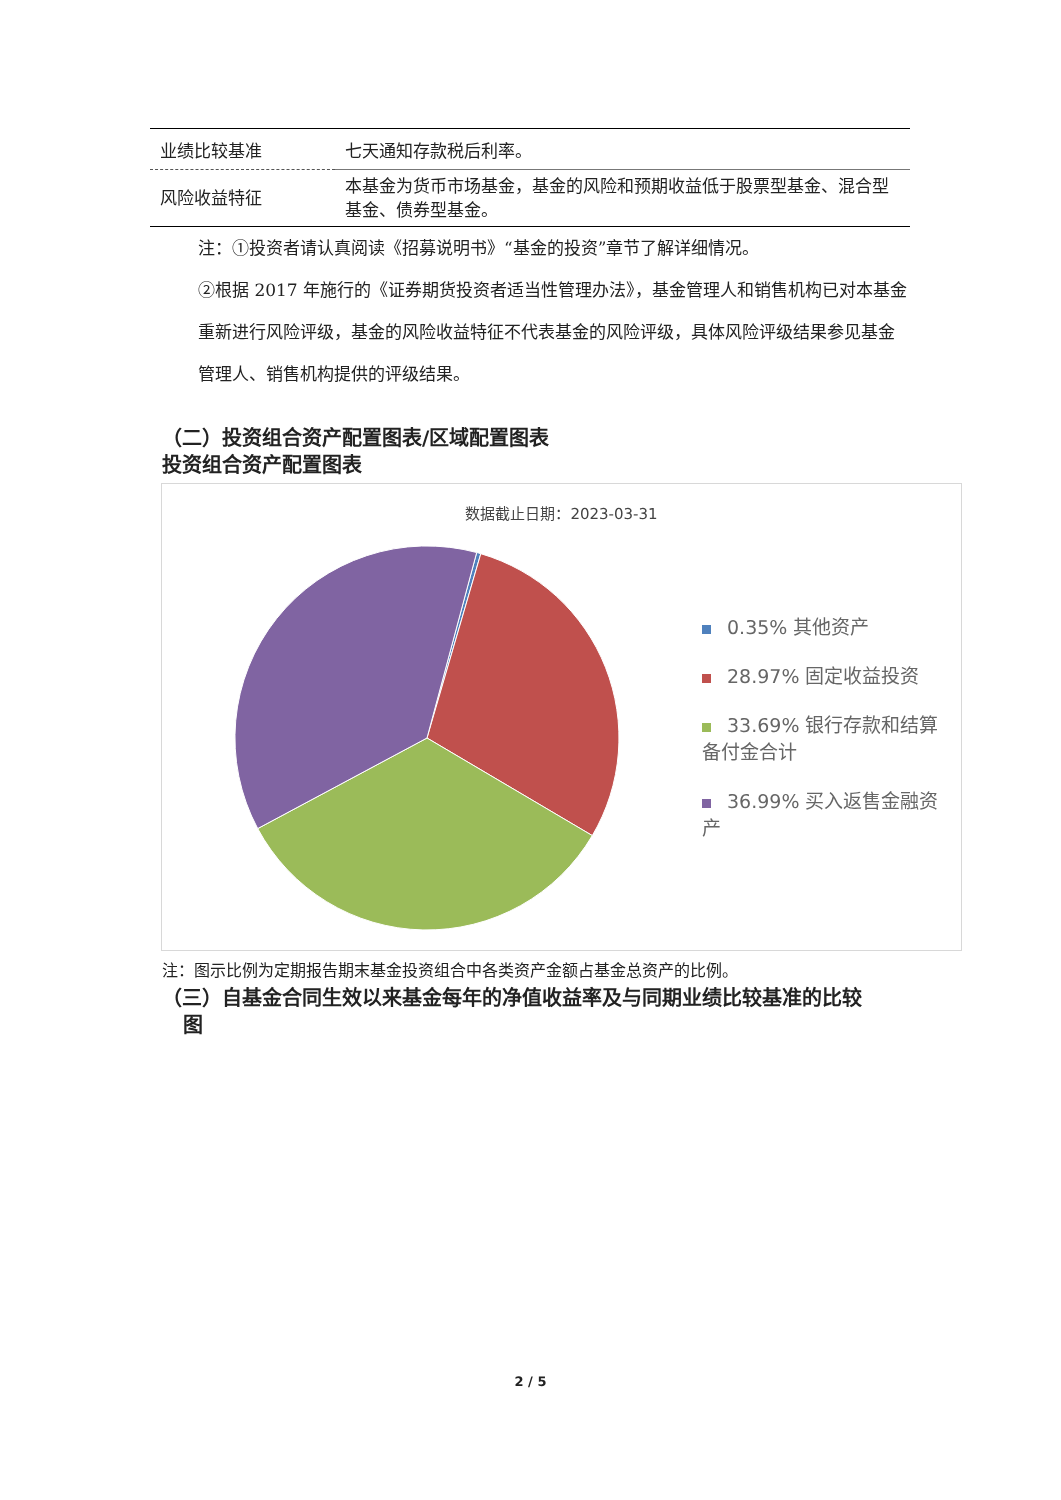| 业绩比较基准 | 七天通知存款税后利率。 |
| 风险收益特征 | 本基金为货币市场基金，基金的风险和预期收益低于股票型基金、混合型基金、债券型基金。 |
注：①投资者请认真阅读《招募说明书》“基金的投资”章节了解详细情况。
②根据 2017 年施行的《证券期货投资者适当性管理办法》，基金管理人和销售机构已对本基金重新进行风险评级，基金的风险收益特征不代表基金的风险评级，具体风险评级结果参见基金管理人、销售机构提供的评级结果。
（二）投资组合资产配置图表/区域配置图表
投资组合资产配置图表
数据截止日期：2023-03-31
0.35% 其他资产
28.97% 固定收益投资
33.69% 银行存款和结算备付金合计
36.99% 买入返售金融资产
注：图示比例为定期报告期末基金投资组合中各类资产金额占基金总资产的比例。
（三）自基金合同生效以来基金每年的净值收益率及与同期业绩比较基准的比较
图
2 / 5